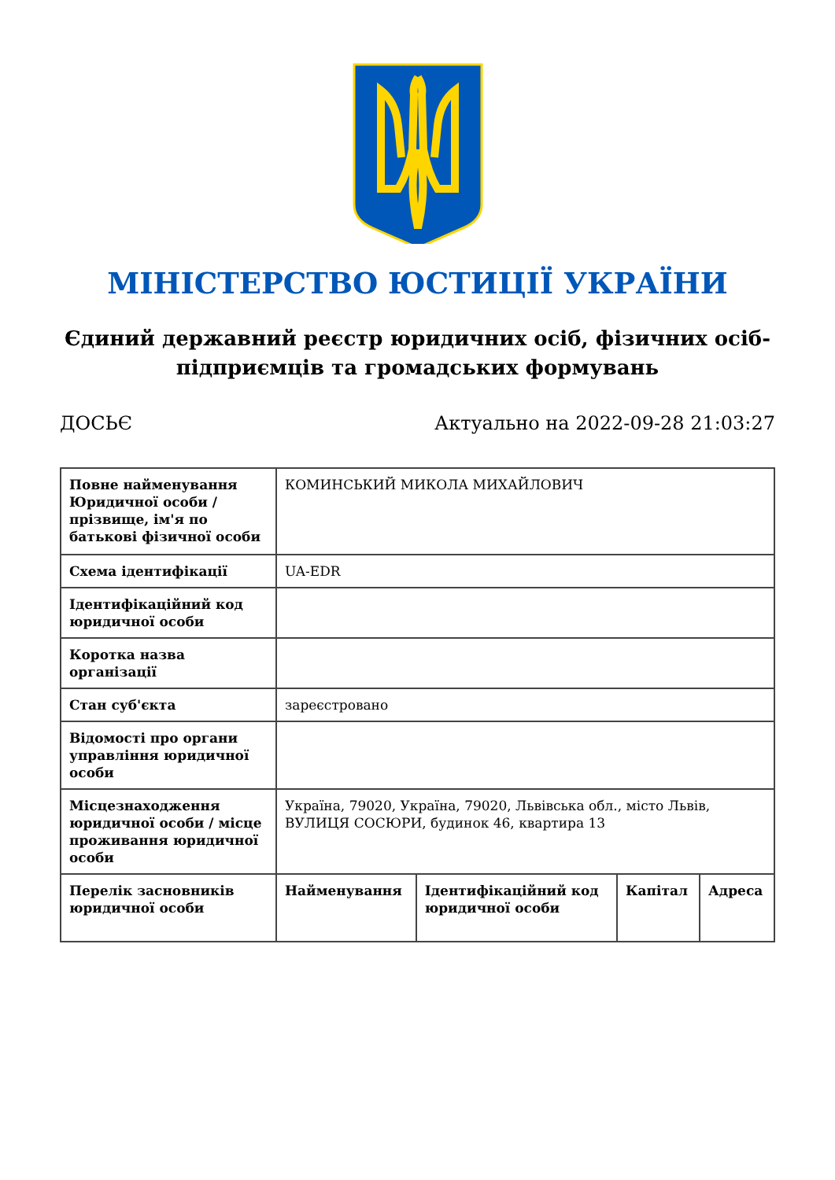МІНІСТЕРСТВО ЮСТИЦІЇ УКРАЇНИ
Єдиний державний реєстр юридичних осіб, фізичних осіб-підприємців та громадських формувань
ДОСЬЄ Актуально на 2022-09-28 21:03:27
| Повне найменування Юридичної особи / прізвище, ім'я по батькові фізичної особи | КОМИНСЬКИЙ МИКОЛА МИХАЙЛОВИЧ | | | |
| Схема ідентифікації | UA-EDR | | | |
| Ідентифікаційний код юридичної особи | | | | |
| Коротка назва організації | | | | |
| Стан суб'єкта | зареєстровано | | | |
| Відомості про органи управління юридичної особи | | | | |
| Місцезнаходження юридичної особи / місце проживання юридичної особи | Україна, 79020, Україна, 79020, Львівська обл., місто Львів, ВУЛИЦЯ СОСЮРИ, будинок 46, квартира 13 | | | |
| Перелік засновників юридичної особи | Найменування | Ідентифікаційний код юридичної особи | Капітал | Адреса |